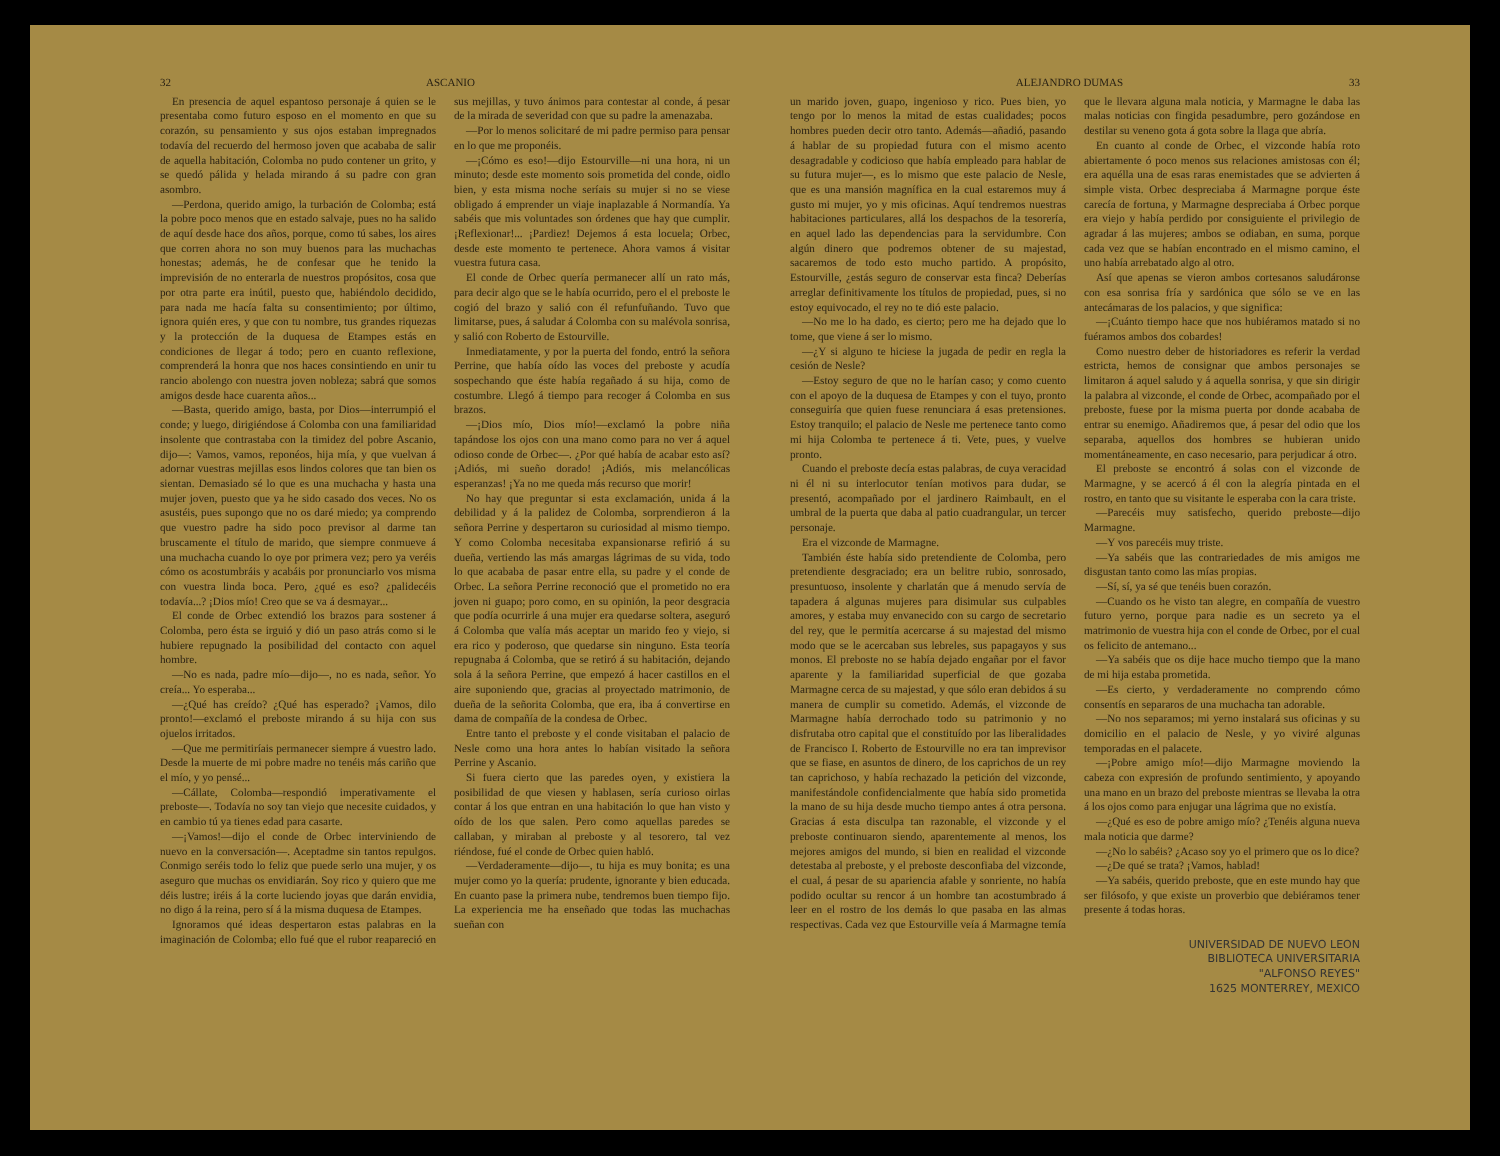32 ASCANIO
En presencia de aquel espantoso personaje á quien se le presentaba como futuro esposo en el momento en que su corazón, su pensamiento y sus ojos estaban impregnados todavía del recuerdo del hermoso joven que acababa de salir de aquella habitación, Colomba no pudo contener un grito, y se quedó pálida y helada mirando á su padre con gran asombro.
—Perdona, querido amigo, la turbación de Colomba; está la pobre poco menos que en estado salvaje, pues no ha salido de aquí desde hace dos años, porque, como tú sabes, los aires que corren ahora no son muy buenos para las muchachas honestas; además, he de confesar que he tenido la imprevisión de no enterarla de nuestros propósitos, cosa que por otra parte era inútil, puesto que, habiéndolo decidido, para nada me hacía falta su consentimiento; por último, ignora quién eres, y que con tu nombre, tus grandes riquezas y la protección de la duquesa de Etampes estás en condiciones de llegar á todo; pero en cuanto reflexione, comprenderá la honra que nos haces consintiendo en unir tu rancio abolengo con nuestra joven nobleza; sabrá que somos amigos desde hace cuarenta años...
—Basta, querido amigo, basta, por Dios—interrumpió el conde; y luego, dirigiéndose á Colomba con una familiaridad insolente que contrastaba con la timidez del pobre Ascanio, dijo—: Vamos, vamos, reponéos, hija mía, y que vuelvan á adornar vuestras mejillas esos lindos colores que tan bien os sientan. Demasiado sé lo que es una muchacha y hasta una mujer joven, puesto que ya he sido casado dos veces. No os asustéis, pues supongo que no os daré miedo; ya comprendo que vuestro padre ha sido poco previsor al darme tan bruscamente el título de marido, que siempre conmueve á una muchacha cuando lo oye por primera vez; pero ya veréis cómo os acostumbráis y acabáis por pronunciarlo vos misma con vuestra linda boca. Pero, ¿qué es eso? ¿palidecéis todavía...? ¡Dios mío! Creo que se va á desmayar...
El conde de Orbec extendió los brazos para sostener á Colomba, pero ésta se irguió y dió un paso atrás como si le hubiere repugnado la posibilidad del contacto con aquel hombre.
—No es nada, padre mío—dijo—, no es nada, señor. Yo creía... Yo esperaba...
—¿Qué has creído? ¿Qué has esperado? ¡Vamos, dilo pronto!—exclamó el preboste mirando á su hija con sus ojuelos irritados.
—Que me permitiríais permanecer siempre á vuestro lado. Desde la muerte de mi pobre madre no tenéis más cariño que el mío, y yo pensé...
—Cállate, Colomba—respondió imperativamente el preboste—. Todavía no soy tan viejo que necesite cuidados, y en cambio tú ya tienes edad para casarte.
—¡Vamos!—dijo el conde de Orbec interviniendo de nuevo en la conversación—. Aceptadme sin tantos repulgos. Conmigo seréis todo lo feliz que puede serlo una mujer, y os aseguro que muchas os envidiarán. Soy rico y quiero que me déis lustre; iréis á la corte luciendo joyas que darán envidia, no digo á la reina, pero sí á la misma duquesa de Etampes.
Ignoramos qué ideas despertaron estas palabras en la imaginación de Colomba; ello fué que el rubor reapareció en sus mejillas, y tuvo ánimos para contestar al conde, á pesar de la mirada de severidad con que su padre la amenazaba.
—Por lo menos solicitaré de mi padre permiso para pensar en lo que me proponéis.
—¡Cómo es eso!—dijo Estourville—ni una hora, ni un minuto; desde este momento sois prometida del conde, oidlo bien, y esta misma noche seríais su mujer si no se viese obligado á emprender un viaje inaplazable á Normandía. Ya sabéis que mis voluntades son órdenes que hay que cumplir. ¡Reflexionar!... ¡Pardiez! Dejemos á esta locuela; Orbec, desde este momento te pertenece. Ahora vamos á visitar vuestra futura casa.
El conde de Orbec quería permanecer allí un rato más, para decir algo que se le había ocurrido, pero el el preboste le cogió del brazo y salió con él refunfuñando. Tuvo que limitarse, pues, á saludar á Colomba con su malévola sonrisa, y salió con Roberto de Estourville.
Inmediatamente, y por la puerta del fondo, entró la señora Perrine, que había oído las voces del preboste y acudía sospechando que éste había regañado á su hija, como de costumbre. Llegó á tiempo para recoger á Colomba en sus brazos.
—¡Dios mío, Dios mío!—exclamó la pobre niña tapándose los ojos con una mano como para no ver á aquel odioso conde de Orbec—. ¿Por qué había de acabar esto así? ¡Adiós, mi sueño dorado! ¡Adiós, mis melancólicas esperanzas! ¡Ya no me queda más recurso que morir!
No hay que preguntar si esta exclamación, unida á la debilidad y á la palidez de Colomba, sorprendieron á la señora Perrine y despertaron su curiosidad al mismo tiempo. Y como Colomba necesitaba expansionarse refirió á su dueña, vertiendo las más amargas lágrimas de su vida, todo lo que acababa de pasar entre ella, su padre y el conde de Orbec. La señora Perrine reconoció que el prometido no era joven ni guapo; poro como, en su opinión, la peor desgracia que podía ocurrirle á una mujer era quedarse soltera, aseguró á Colomba que valía más aceptar un marido feo y viejo, si era rico y poderoso, que quedarse sin ninguno. Esta teoría repugnaba á Colomba, que se retiró á su habitación, dejando sola á la señora Perrine, que empezó á hacer castillos en el aire suponiendo que, gracias al proyectado matrimonio, de dueña de la señorita Colomba, que era, iba á convertirse en dama de compañía de la condesa de Orbec.
Entre tanto el preboste y el conde visitaban el palacio de Nesle como una hora antes lo habían visitado la señora Perrine y Ascanio.
Si fuera cierto que las paredes oyen, y existiera la posibilidad de que viesen y hablasen, sería curioso oirlas contar á los que entran en una habitación lo que han visto y oído de los que salen. Pero como aquellas paredes se callaban, y miraban al preboste y al tesorero, tal vez riéndose, fué el conde de Orbec quien habló.
—Verdaderamente—dijo—, tu hija es muy bonita; es una mujer como yo la quería: prudente, ignorante y bien educada. En cuanto pase la primera nube, tendremos buen tiempo fijo. La experiencia me ha enseñado que todas las muchachas sueñan con
ALEJANDRO DUMAS 33
un marido joven, guapo, ingenioso y rico. Pues bien, yo tengo por lo menos la mitad de estas cualidades; pocos hombres pueden decir otro tanto. Además—añadió, pasando á hablar de su propiedad futura con el mismo acento desagradable y codicioso que había empleado para hablar de su futura mujer—, es lo mismo que este palacio de Nesle, que es una mansión magnífica en la cual estaremos muy á gusto mi mujer, yo y mis oficinas. Aquí tendremos nuestras habitaciones particulares, allá los despachos de la tesorería, en aquel lado las dependencias para la servidumbre. Con algún dinero que podremos obtener de su majestad, sacaremos de todo esto mucho partido. A propósito, Estourville, ¿estás seguro de conservar esta finca? Deberías arreglar definitivamente los títulos de propiedad, pues, si no estoy equivocado, el rey no te dió este palacio.
—No me lo ha dado, es cierto; pero me ha dejado que lo tome, que viene á ser lo mismo.
—¿Y si alguno te hiciese la jugada de pedir en regla la cesión de Nesle?
—Estoy seguro de que no le harían caso; y como cuento con el apoyo de la duquesa de Etampes y con el tuyo, pronto conseguiría que quien fuese renunciara á esas pretensiones. Estoy tranquilo; el palacio de Nesle me pertenece tanto como mi hija Colomba te pertenece á ti. Vete, pues, y vuelve pronto.
Cuando el preboste decía estas palabras, de cuya veracidad ni él ni su interlocutor tenían motivos para dudar, se presentó, acompañado por el jardinero Raimbault, en el umbral de la puerta que daba al patio cuadrangular, un tercer personaje.
Era el vizconde de Marmagne.
También éste había sido pretendiente de Colomba, pero pretendiente desgraciado; era un belitre rubio, sonrosado, presuntuoso, insolente y charlatán que á menudo servía de tapadera á algunas mujeres para disimular sus culpables amores, y estaba muy envanecido con su cargo de secretario del rey, que le permitía acercarse á su majestad del mismo modo que se le acercaban sus lebreles, sus papagayos y sus monos. El preboste no se había dejado engañar por el favor aparente y la familiaridad superficial de que gozaba Marmagne cerca de su majestad, y que sólo eran debidos á su manera de cumplir su cometido. Además, el vizconde de Marmagne había derrochado todo su patrimonio y no disfrutaba otro capital que el constituído por las liberalidades de Francisco I. Roberto de Estourville no era tan imprevisor que se fiase, en asuntos de dinero, de los caprichos de un rey tan caprichoso, y había rechazado la petición del vizconde, manifestándole confidencialmente que había sido prometida la mano de su hija desde mucho tiempo antes á otra persona. Gracias á esta disculpa tan razonable, el vizconde y el preboste continuaron siendo, aparentemente al menos, los mejores amigos del mundo, si bien en realidad el vizconde detestaba al preboste, y el preboste desconfiaba del vizconde, el cual, á pesar de su apariencia afable y sonriente, no había podido ocultar su rencor á un hombre tan acostumbrado á leer en el rostro de los demás lo que pasaba en las almas respectivas. Cada vez que Estourville veía á Marmagne temía que le llevara alguna mala noticia, y Marmagne le daba las malas noticias con fingida pesadumbre, pero gozándose en destilar su veneno gota á gota sobre la llaga que abría.
En cuanto al conde de Orbec, el vizconde había roto abiertamente ó poco menos sus relaciones amistosas con él; era aquélla una de esas raras enemistades que se advierten á simple vista. Orbec despreciaba á Marmagne porque éste carecía de fortuna, y Marmagne despreciaba á Orbec porque era viejo y había perdido por consiguiente el privilegio de agradar á las mujeres; ambos se odiaban, en suma, porque cada vez que se habían encontrado en el mismo camino, el uno había arrebatado algo al otro.
Así que apenas se vieron ambos cortesanos saludáronse con esa sonrisa fría y sardónica que sólo se ve en las antecámaras de los palacios, y que significa:
—¡Cuánto tiempo hace que nos hubiéramos matado si no fuéramos ambos dos cobardes!
Como nuestro deber de historiadores es referir la verdad estricta, hemos de consignar que ambos personajes se limitaron á aquel saludo y á aquella sonrisa, y que sin dirigir la palabra al vizconde, el conde de Orbec, acompañado por el preboste, fuese por la misma puerta por donde acababa de entrar su enemigo. Añadiremos que, á pesar del odio que los separaba, aquellos dos hombres se hubieran unido momentáneamente, en caso necesario, para perjudicar á otro.
El preboste se encontró á solas con el vizconde de Marmagne, y se acercó á él con la alegría pintada en el rostro, en tanto que su visitante le esperaba con la cara triste.
—Parecéis muy satisfecho, querido preboste—dijo Marmagne.
—Y vos parecéis muy triste.
—Ya sabéis que las contrariedades de mis amigos me disgustan tanto como las mías propias.
—Sí, sí, ya sé que tenéis buen corazón.
—Cuando os he visto tan alegre, en compañía de vuestro futuro yerno, porque para nadie es un secreto ya el matrimonio de vuestra hija con el conde de Orbec, por el cual os felicito de antemano...
—Ya sabéis que os dije hace mucho tiempo que la mano de mi hija estaba prometida.
—Es cierto, y verdaderamente no comprendo cómo consentís en separaros de una muchacha tan adorable.
—No nos separamos; mi yerno instalará sus oficinas y su domicilio en el palacio de Nesle, y yo viviré algunas temporadas en el palacete.
—¡Pobre amigo mío!—dijo Marmagne moviendo la cabeza con expresión de profundo sentimiento, y apoyando una mano en un brazo del preboste mientras se llevaba la otra á los ojos como para enjugar una lágrima que no existía.
—¿Qué es eso de pobre amigo mío? ¿Tenéis alguna nueva mala noticia que darme?
—¿No lo sabéis? ¿Acaso soy yo el primero que os lo dice?
—¿De qué se trata? ¡Vamos, hablad!
—Ya sabéis, querido preboste, que en este mundo hay que ser filósofo, y que existe un proverbio que debiéramos tener presente á todas horas.
UNIVERSIDAD DE NUEVO LEON
BIBLIOTECA UNIVERSITARIA
"ALFONSO REYES"
1625 MONTERREY, MEXICO